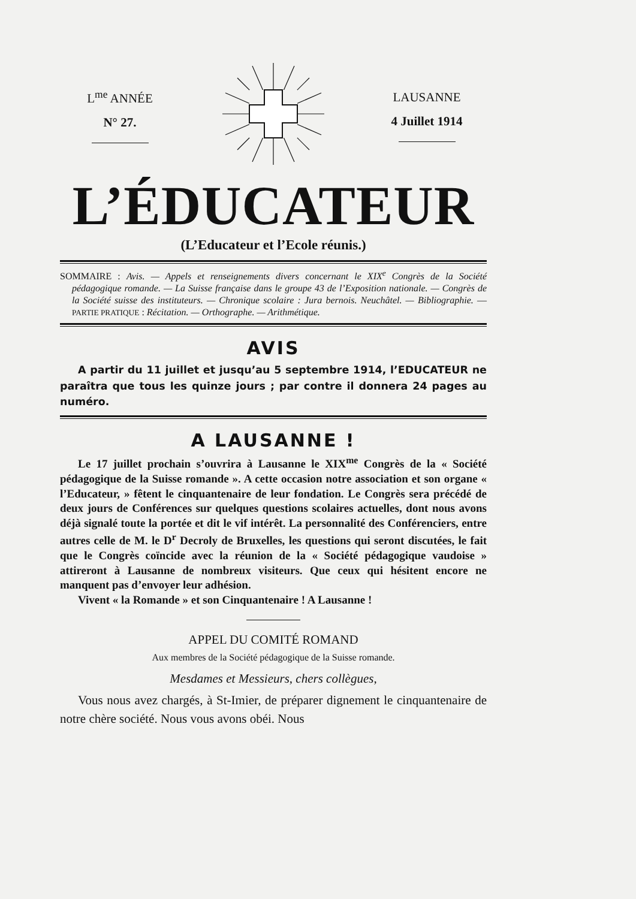L<sup>me</sup> ANNÉE
N° 27.
LAUSANNE
4 Juillet 1914
L’ÉDUCATEUR
(L’Educateur et l’Ecole réunis.)
SOMMAIRE : Avis. — Appels et renseignements divers concernant le XIX<sup>e</sup> Congrès de la Société pédagogique romande. — La Suisse française dans le groupe 43 de l’Exposition nationale. — Congrès de la Société suisse des instituteurs. — Chronique scolaire : Jura bernois. Neuchâtel. — Bibliographie. — PARTIE PRATIQUE : Récitation. — Orthographe. — Arithmétique.
AVIS
A partir du 11 juillet et jusqu’au 5 septembre 1914, l’EDUCATEUR ne paraîtra que tous les quinze jours ; par contre il donnera 24 pages au numéro.
A LAUSANNE !
Le 17 juillet prochain s’ouvrira à Lausanne le XIX<sup>me</sup> Congrès de la « Société pédagogique de la Suisse romande ». A cette occasion notre association et son organe « l’Educateur, » fêtent le cinquantenaire de leur fondation. Le Congrès sera précédé de deux jours de Conférences sur quelques questions scolaires actuelles, dont nous avons déjà signalé toute la portée et dit le vif intérêt. La personnalité des Conférenciers, entre autres celle de M. le D<sup>r</sup> Decroly de Bruxelles, les questions qui seront discutées, le fait que le Congrès coïncide avec la réunion de la « Société pédagogique vaudoise » attireront à Lausanne de nombreux visiteurs. Que ceux qui hésitent encore ne manquent pas d’envoyer leur adhésion.
Vivent « la Romande » et son Cinquantenaire ! A Lausanne !
APPEL DU COMITÉ ROMAND
Aux membres de la Société pédagogique de la Suisse romande.
Mesdames et Messieurs, chers collègues,
Vous nous avez chargés, à St-Imier, de préparer dignement le cinquantenaire de notre chère société. Nous vous avons obéi. Nous